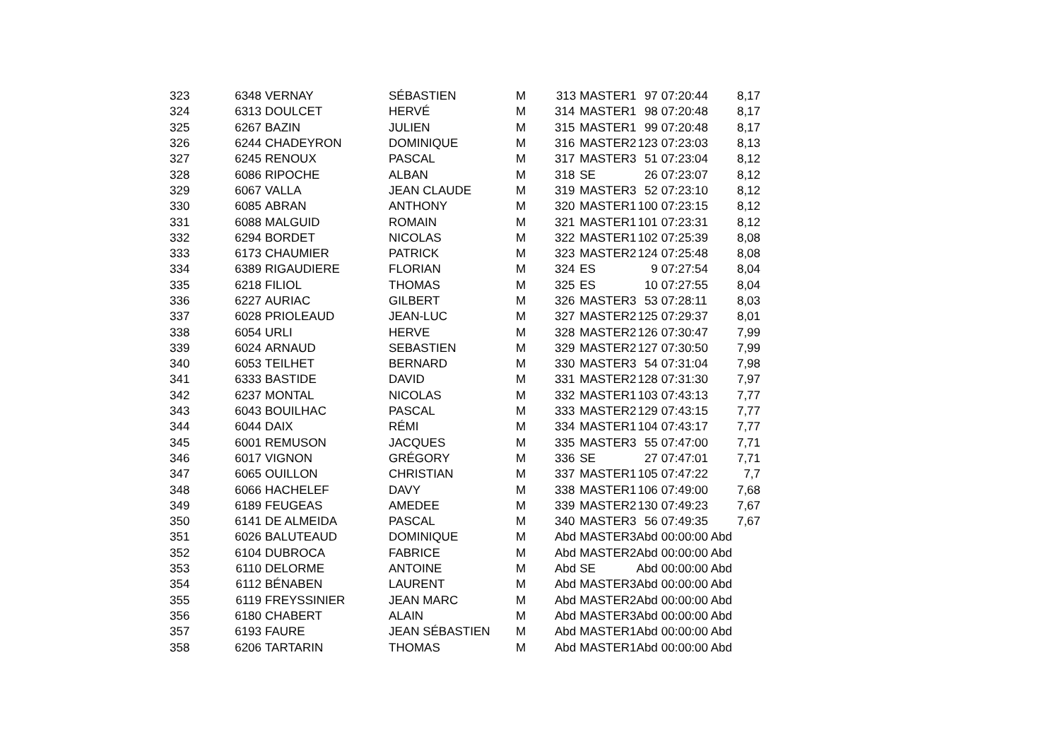| 323 | 6348 | VERNAY | SÉBASTIEN | M | 313 | MASTER1 | 97 | 07:20:44 | 8,17 |
| 324 | 6313 | DOULCET | HERVÉ | M | 314 | MASTER1 | 98 | 07:20:48 | 8,17 |
| 325 | 6267 | BAZIN | JULIEN | M | 315 | MASTER1 | 99 | 07:20:48 | 8,17 |
| 326 | 6244 | CHADEYRON | DOMINIQUE | M | 316 | MASTER2 | 123 | 07:23:03 | 8,13 |
| 327 | 6245 | RENOUX | PASCAL | M | 317 | MASTER3 | 51 | 07:23:04 | 8,12 |
| 328 | 6086 | RIPOCHE | ALBAN | M | 318 | SE | 26 | 07:23:07 | 8,12 |
| 329 | 6067 | VALLA | JEAN CLAUDE | M | 319 | MASTER3 | 52 | 07:23:10 | 8,12 |
| 330 | 6085 | ABRAN | ANTHONY | M | 320 | MASTER1 | 100 | 07:23:15 | 8,12 |
| 331 | 6088 | MALGUID | ROMAIN | M | 321 | MASTER1 | 101 | 07:23:31 | 8,12 |
| 332 | 6294 | BORDET | NICOLAS | M | 322 | MASTER1 | 102 | 07:25:39 | 8,08 |
| 333 | 6173 | CHAUMIER | PATRICK | M | 323 | MASTER2 | 124 | 07:25:48 | 8,08 |
| 334 | 6389 | RIGAUDIERE | FLORIAN | M | 324 | ES | 9 | 07:27:54 | 8,04 |
| 335 | 6218 | FILIOL | THOMAS | M | 325 | ES | 10 | 07:27:55 | 8,04 |
| 336 | 6227 | AURIAC | GILBERT | M | 326 | MASTER3 | 53 | 07:28:11 | 8,03 |
| 337 | 6028 | PRIOLEAUD | JEAN-LUC | M | 327 | MASTER2 | 125 | 07:29:37 | 8,01 |
| 338 | 6054 | URLI | HERVE | M | 328 | MASTER2 | 126 | 07:30:47 | 7,99 |
| 339 | 6024 | ARNAUD | SEBASTIEN | M | 329 | MASTER2 | 127 | 07:30:50 | 7,99 |
| 340 | 6053 | TEILHET | BERNARD | M | 330 | MASTER3 | 54 | 07:31:04 | 7,98 |
| 341 | 6333 | BASTIDE | DAVID | M | 331 | MASTER2 | 128 | 07:31:30 | 7,97 |
| 342 | 6237 | MONTAL | NICOLAS | M | 332 | MASTER1 | 103 | 07:43:13 | 7,77 |
| 343 | 6043 | BOUILHAC | PASCAL | M | 333 | MASTER2 | 129 | 07:43:15 | 7,77 |
| 344 | 6044 | DAIX | RÉMI | M | 334 | MASTER1 | 104 | 07:43:17 | 7,77 |
| 345 | 6001 | REMUSON | JACQUES | M | 335 | MASTER3 | 55 | 07:47:00 | 7,71 |
| 346 | 6017 | VIGNON | GRÉGORY | M | 336 | SE | 27 | 07:47:01 | 7,71 |
| 347 | 6065 | OUILLON | CHRISTIAN | M | 337 | MASTER1 | 105 | 07:47:22 | 7,7 |
| 348 | 6066 | HACHELEF | DAVY | M | 338 | MASTER1 | 106 | 07:49:00 | 7,68 |
| 349 | 6189 | FEUGEAS | AMEDEE | M | 339 | MASTER2 | 130 | 07:49:23 | 7,67 |
| 350 | 6141 | DE ALMEIDA | PASCAL | M | 340 | MASTER3 | 56 | 07:49:35 | 7,67 |
| 351 | 6026 | BALUTEAUD | DOMINIQUE | M | Abd | MASTER3 | Abd | 00:00:00 Abd | |
| 352 | 6104 | DUBROCA | FABRICE | M | Abd | MASTER2 | Abd | 00:00:00 Abd | |
| 353 | 6110 | DELORME | ANTOINE | M | Abd | SE | Abd | 00:00:00 Abd | |
| 354 | 6112 | BÉNABEN | LAURENT | M | Abd | MASTER3 | Abd | 00:00:00 Abd | |
| 355 | 6119 | FREYSSINIER | JEAN MARC | M | Abd | MASTER2 | Abd | 00:00:00 Abd | |
| 356 | 6180 | CHABERT | ALAIN | M | Abd | MASTER3 | Abd | 00:00:00 Abd | |
| 357 | 6193 | FAURE | JEAN SÉBASTIEN | M | Abd | MASTER1 | Abd | 00:00:00 Abd | |
| 358 | 6206 | TARTARIN | THOMAS | M | Abd | MASTER1 | Abd | 00:00:00 Abd | |